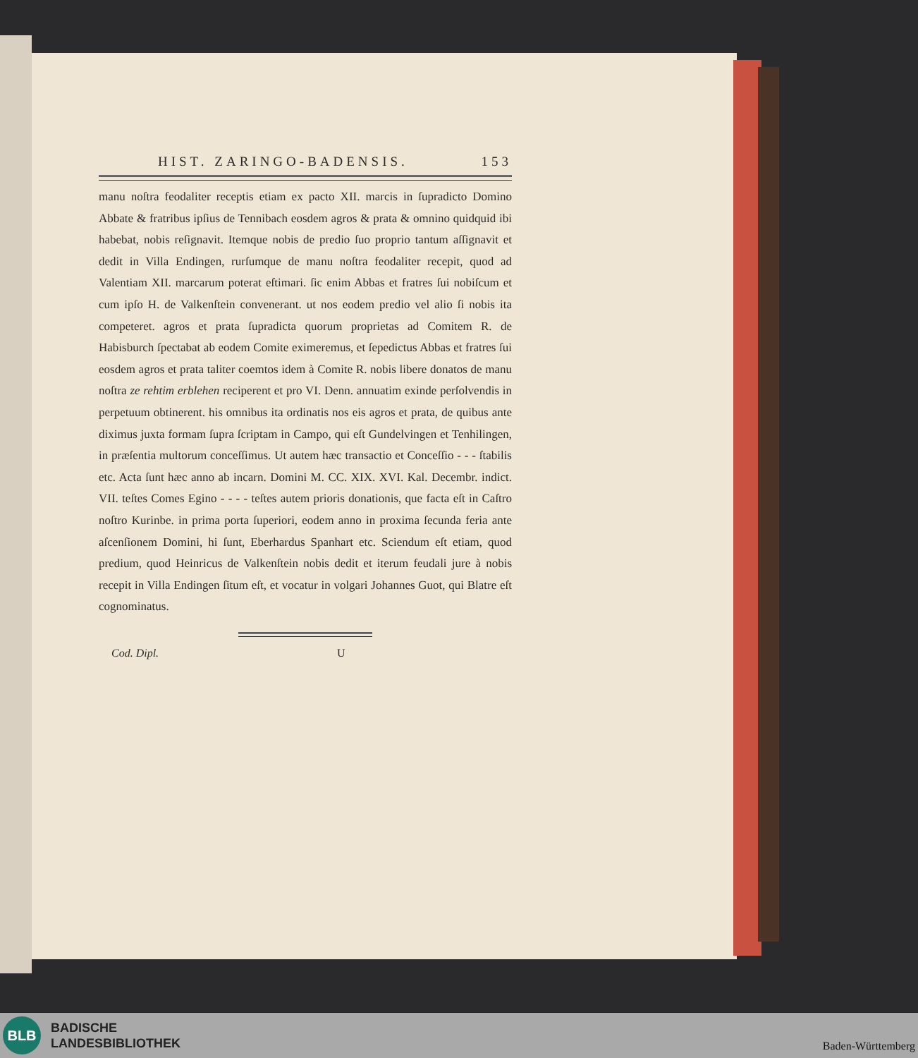HIST. ZARINGO-BADENSIS. 153
manu noſtra feodaliter receptis etiam ex pacto XII. marcis in ſupradicto Domino Abbate & fratribus ipſius de Tennibach eosdem agros & prata & omnino quidquid ibi habebat, nobis reſignavit. Itemque nobis de predio ſuo proprio tantum aſſignavit et dedit in Villa Endingen, rurſumque de manu noſtra feodaliter recepit, quod ad Valentiam XII. marcarum poterat eſtimari. ſic enim Abbas et fratres ſui nobiſcum et cum ipſo H. de Valkenſtein convenerant. ut nos eodem predio vel alio ſi nobis ita competeret. agros et prata ſupradicta quorum proprietas ad Comitem R. de Habisburch ſpectabat ab eodem Comite eximeremus, et ſepedictus Abbas et fratres ſui eosdem agros et prata taliter coemtos idem à Comite R. nobis libere donatos de manu noſtra ze rehtim erblehen reciperent et pro VI. Denn. annuatim exinde perſolvendis in perpetuum obtinerent. his omnibus ita ordinatis nos eis agros et prata, de quibus ante diximus juxta formam ſupra ſcriptam in Campo, qui eſt Gundelvingen et Tenhilingen, in præſentia multorum conceſſimus. Ut autem hæc transactio et Conceſſio - - - ſtabilis etc. Acta ſunt hæc anno ab incarn. Domini M. CC. XIX. XVI. Kal. Decembr. indict. VII. teſtes Comes Egino - - - - teſtes autem prioris donationis, que facta eſt in Caſtro noſtro Kurinbe. in prima porta ſuperiori, eodem anno in proxima ſecunda feria ante aſcenſionem Domini, hi ſunt, Eberhardus Spanhart etc. Sciendum eſt etiam, quod predium, quod Heinricus de Valkenſtein nobis dedit et iterum feudali jure à nobis recepit in Villa Endingen ſitum eſt, et vocatur in volgari Johannes Guot, qui Blatre eſt cognominatus.
Cod. Dipl. U
BLB
BADISCHE
LANDESBIBLIOTHEK
Baden-Württemberg